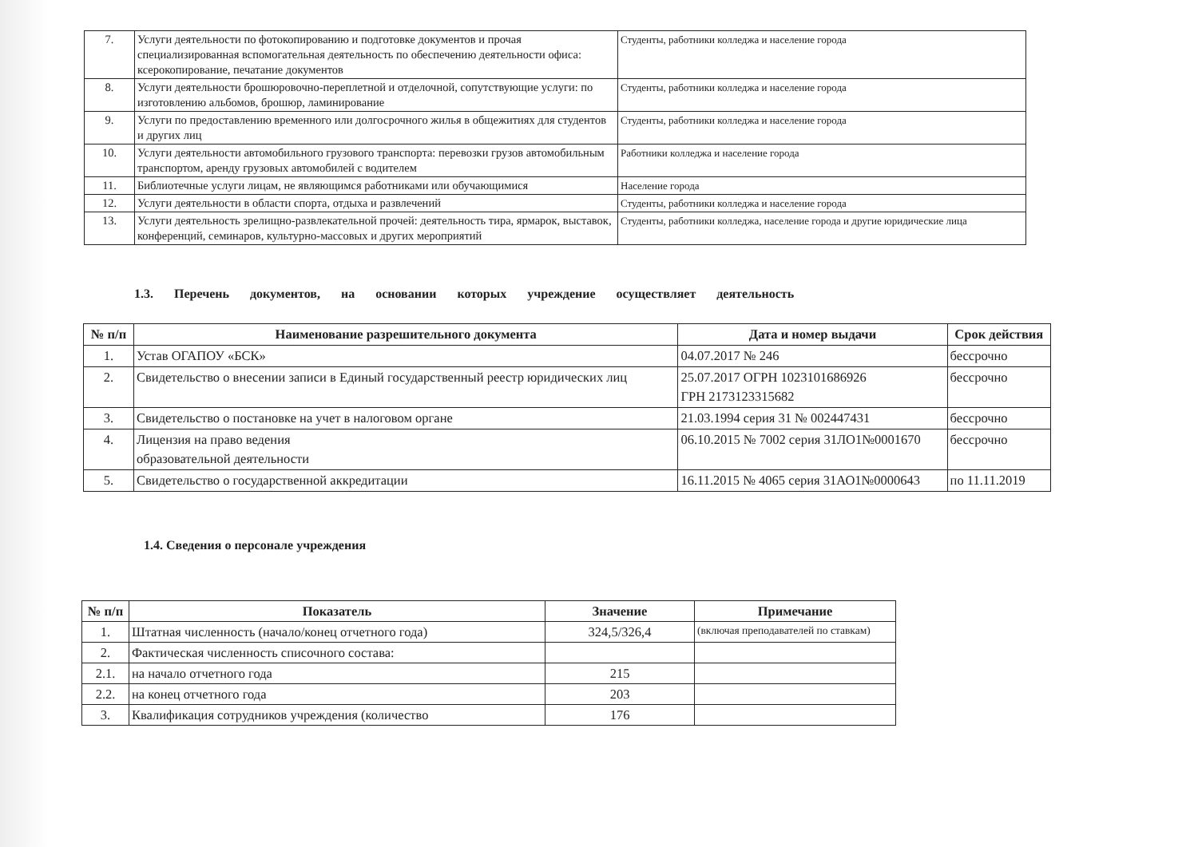| 7. | Услуги деятельности по фотокопированию и подготовке документов и прочая специализированная вспомогательная деятельность по обеспечению деятельности офиса: ксерокопирование, печатание документов | Студенты, работники колледжа и население города |
| 8. | Услуги деятельности брошюровочно-переплетной и отделочной, сопутствующие услуги: по изготовлению альбомов, брошюр, ламинирование | Студенты, работники колледжа и население города |
| 9. | Услуги по предоставлению временного или долгосрочного жилья в общежитиях для студентов и других лиц | Студенты, работники колледжа и население города |
| 10. | Услуги деятельности автомобильного грузового транспорта: перевозки грузов автомобильным транспортом, аренду грузовых автомобилей с водителем | Работники колледжа и население города |
| 11. | Библиотечные услуги лицам, не являющимся работниками или обучающимися | Население города |
| 12. | Услуги деятельности в области спорта, отдыха и развлечений | Студенты, работники колледжа и население города |
| 13. | Услуги деятельность зрелищно-развлекательной прочей: деятельность тира, ярмарок, выставок, конференций, семинаров, культурно-массовых и других мероприятий | Студенты, работники колледжа, население города и другие юридические лица |
1.3. Перечень документов, на основании которых учреждение осуществляет деятельность
| № п/п | Наименование разрешительного документа | Дата и номер выдачи | Срок действия |
| --- | --- | --- | --- |
| 1. | Устав ОГАПОУ «БСК» | 04.07.2017 № 246 | бессрочно |
| 2. | Свидетельство о внесении записи в Единый государственный реестр юридических лиц | 25.07.2017 ОГРН 1023101686926 ГРН 2173123315682 | бессрочно |
| 3. | Свидетельство о постановке на учет в налоговом органе | 21.03.1994 серия 31 № 002447431 | бессрочно |
| 4. | Лицензия на право ведения образовательной деятельности | 06.10.2015 № 7002 серия 31ЛО1№0001670 | бессрочно |
| 5. | Свидетельство о государственной аккредитации | 16.11.2015 № 4065 серия 31АО1№0000643 | по 11.11.2019 |
1.4. Сведения о персонале учреждения
| № п/п | Показатель | Значение | Примечание |
| --- | --- | --- | --- |
| 1. | Штатная численность (начало/конец отчетного года) | 324,5/326,4 | (включая преподавателей по ставкам) |
| 2. | Фактическая численность списочного состава: | | |
| 2.1. | на начало отчетного года | 215 | |
| 2.2. | на конец отчетного года | 203 | |
| 3. | Квалификация сотрудников учреждения (количество | 176 | |